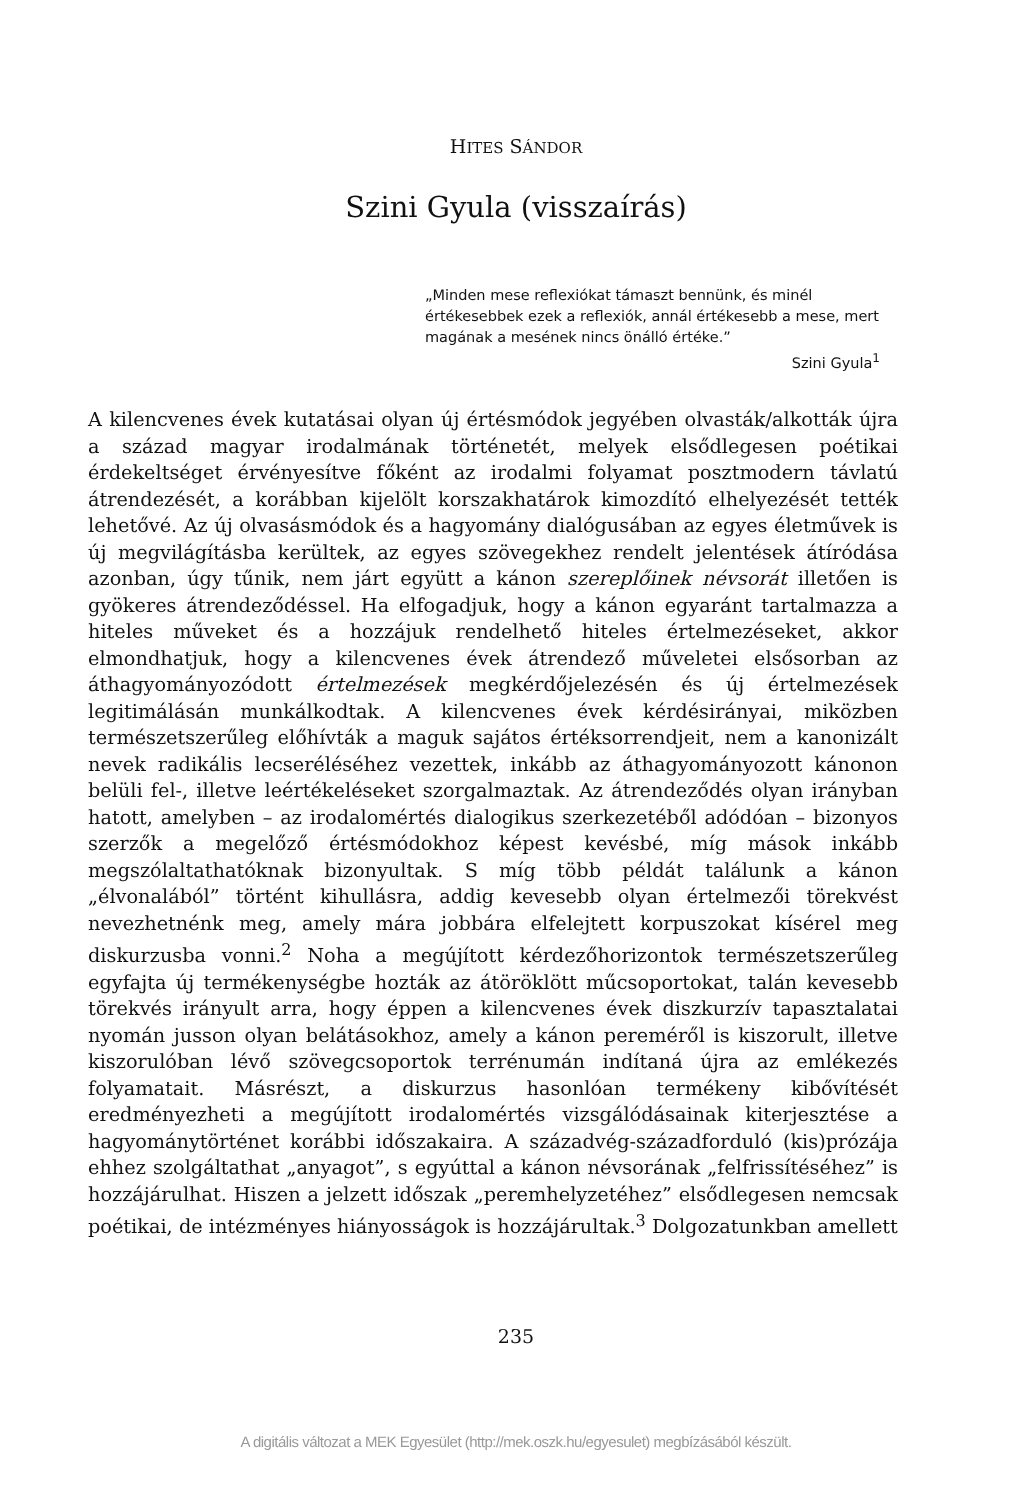HITES SÁNDOR
Szini Gyula (visszaírás)
„Minden mese reflexiókat támaszt bennünk, és minél értékesebbek ezek a reflexiók, annál értékesebb a mese, mert magának a mesének nincs önálló értéke.”
Szini Gyula<sup>1</sup>
A kilencvenes évek kutatásai olyan új értésmódok jegyében olvasták/alkották újra a század magyar irodalmának történetét, melyek elsődlegesen poétikai érdekeltséget érvényesítve főként az irodalmi folyamat posztmodern távlatú átrendezését, a korábban kijelölt korszakhatárok kimozdító elhelyezését tették lehetővé. Az új olvasásmódok és a hagyomány dialógusában az egyes életművek is új megvilágításba kerültek, az egyes szövegekhez rendelt jelentések átíródása azonban, úgy tűnik, nem járt együtt a kánon szereplőinek névsorát illetően is gyökeres átrendeződéssel. Ha elfogadjuk, hogy a kánon egyaránt tartalmazza a hiteles műveket és a hozzájuk rendelhető hiteles értelmezéseket, akkor elmondhatjuk, hogy a kilencvenes évek átrendező műveletei elsősorban az áthagyományozódott értelmezések megkérdőjelezésén és új értelmezések legitimálásán munkálkodtak. A kilencvenes évek kérdésirányai, miközben természetszerűleg előhívták a maguk sajátos értéksorrendjeit, nem a kanonizált nevek radikális lecseréléséhez vezettek, inkább az áthagyományozott kánonon belüli fel-, illetve leértékeléseket szorgalmaztak. Az átrendeződés olyan irányban hatott, amelyben – az irodalomértés dialogikus szerkezetéből adódóan – bizonyos szerzők a megelőző értésmódokhoz képest kevésbé, míg mások inkább megszólaltathatóknak bizonyultak. S míg több példát találunk a kánon „élvonalából” történt kihullásra, addig kevesebb olyan értelmezői törekvést nevezhetnénk meg, amely mára jobbára elfelejtett korpuszokat kísérel meg diskurzusba vonni.<sup>2</sup> Noha a megújított kérdezőhorizontok természetszerűleg egyfajta új termékenységbe hozták az átöröklött műcsoportokat, talán kevesebb törekvés irányult arra, hogy éppen a kilencvenes évek diszkurzív tapasztalatai nyomán jusson olyan belátásokhoz, amely a kánon pereméről is kiszorult, illetve kiszorulóban lévő szövegcsoportok terrénumán indítaná újra az emlékezés folyamatait. Másrészt, a diskurzus hasonlóan termékeny kibővítését eredményezheti a megújított irodalomértés vizsgálódásainak kiterjesztése a hagyománytörténet korábbi időszakaira. A századvég-századforduló (kis)prózája ehhez szolgáltathat „anyagot”, s egyúttal a kánon névsorának „felfrissítéséhez” is hozzájárulhat. Hiszen a jelzett időszak „peremhelyzetéhez” elsődlegesen nemcsak poétikai, de intézményes hiányosságok is hozzájárultak.<sup>3</sup> Dolgozatunkban amellett
235
A digitális változat a MEK Egyesület (http://mek.oszk.hu/egyesulet) megbízásából készült.